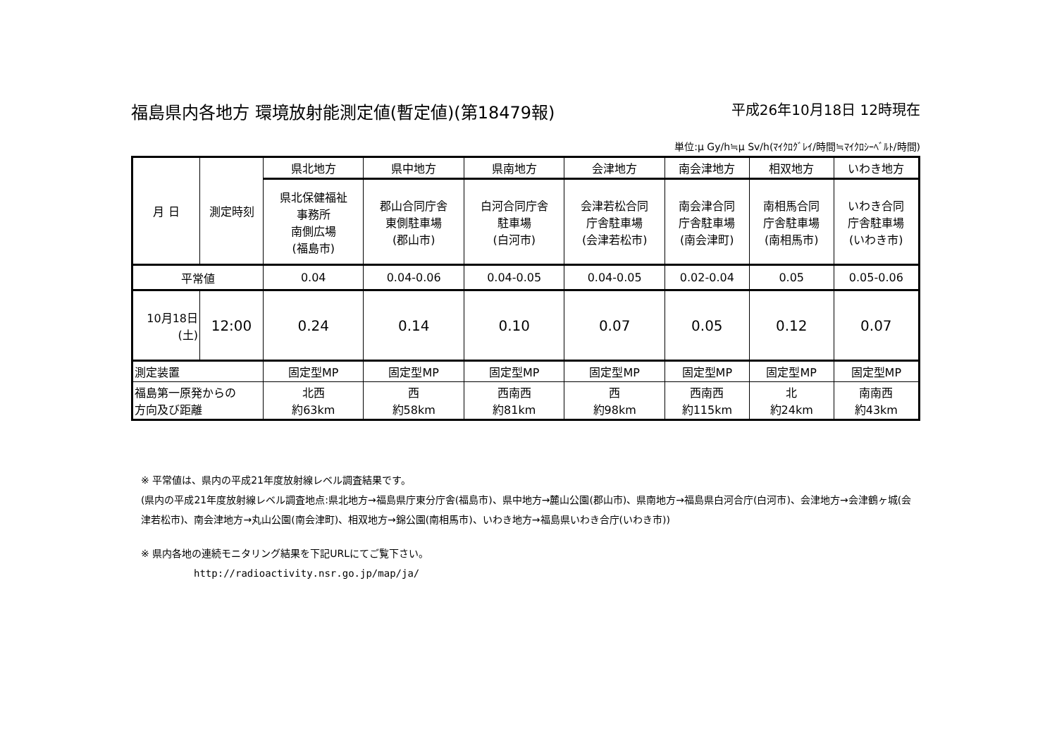福島県内各地方 環境放射能測定値(暫定値)(第18479報) 平成26年10月18日 12時現在
単位:μ Gy/h≒μ Sv/h(ﾏｲｸﾛｸﾞﾚｲ/時間≒ﾏｲｸﾛｼｰﾍﾞﾙﾄ/時間)
| 月 日 | 測定時刻 | 県北地方 | 県中地方 | 県南地方 | 会津地方 | 南会津地方 | 相双地方 | いわき地方 |
| --- | --- | --- | --- | --- | --- | --- | --- | --- |
| | | 県北保健福祉 事務所 南側広場 (福島市) | 郡山合同庁舎 東側駐車場 (郡山市) | 白河合同庁舎 駐車場 (白河市) | 会津若松合同 庁舎駐車場 (会津若松市) | 南会津合同 庁舎駐車場 (南会津町) | 南相馬合同 庁舎駐車場 (南相馬市) | いわき合同 庁舎駐車場 (いわき市) |
| 平常値 | | 0.04 | 0.04-0.06 | 0.04-0.05 | 0.04-0.05 | 0.02-0.04 | 0.05 | 0.05-0.06 |
| 10月18日 (土) | 12:00 | 0.24 | 0.14 | 0.10 | 0.07 | 0.05 | 0.12 | 0.07 |
| 測定装置 | | 固定型MP | 固定型MP | 固定型MP | 固定型MP | 固定型MP | 固定型MP | 固定型MP |
| 福島第一原発からの 方向及び距離 | | 北西 約63km | 西 約58km | 西南西 約81km | 西 約98km | 西南西 約115km | 北 約24km | 南南西 約43km |
※ 平常値は、県内の平成21年度放射線レベル調査結果です。
(県内の平成21年度放射線レベル調査地点:県北地方→福島県庁東分庁舎(福島市)、県中地方→麓山公園(郡山市)、県南地方→福島県白河合庁(白河市)、会津地方→会津鶴ヶ城(会津若松市)、南会津地方→丸山公園(南会津町)、相双地方→錦公園(南相馬市)、いわき地方→福島県いわき合庁(いわき市))
※ 県内各地の連続モニタリング結果を下記URLにてご覧下さい。
http://radioactivity.nsr.go.jp/map/ja/